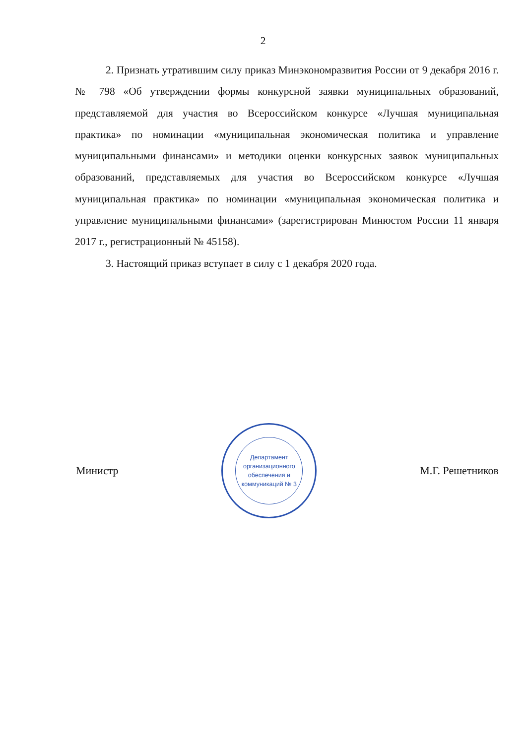2
2. Признать утратившим силу приказ Минэкономразвития России от 9 декабря 2016 г. № 798 «Об утверждении формы конкурсной заявки муниципальных образований, представляемой для участия во Всероссийском конкурсе «Лучшая муниципальная практика» по номинации «муниципальная экономическая политика и управление муниципальными финансами» и методики оценки конкурсных заявок муниципальных образований, представляемых для участия во Всероссийском конкурсе «Лучшая муниципальная практика» по номинации «муниципальная экономическая политика и управление муниципальными финансами» (зарегистрирован Минюстом России 11 января 2017 г., регистрационный № 45158).
3. Настоящий приказ вступает в силу с 1 декабря 2020 года.
Министр
Департамент организационного обеспечения и коммуникаций № 3
М.Г. Решетников